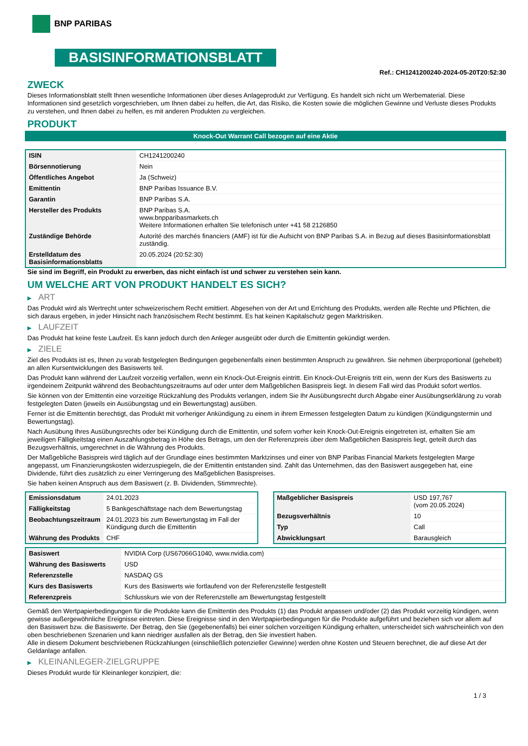BNP PARIBAS
BASISINFORMATIONSBLATT
Ref.: CH1241200240-2024-05-20T20:52:30
ZWECK
Dieses Informationsblatt stellt Ihnen wesentliche Informationen über dieses Anlageprodukt zur Verfügung. Es handelt sich nicht um Werbematerial. Diese Informationen sind gesetzlich vorgeschrieben, um Ihnen dabei zu helfen, die Art, das Risiko, die Kosten sowie die möglichen Gewinne und Verluste dieses Produkts zu verstehen, und Ihnen dabei zu helfen, es mit anderen Produkten zu vergleichen.
PRODUKT
Knock-Out Warrant Call bezogen auf eine Aktie
| ISIN | CH1241200240 |
| Börsennotierung | Nein |
| Öffentliches Angebot | Ja (Schweiz) |
| Emittentin | BNP Paribas Issuance B.V. |
| Garantin | BNP Paribas S.A. |
| Hersteller des Produkts | BNP Paribas S.A. www.bnpparibasmarkets.ch Weitere Informationen erhalten Sie telefonisch unter +41 58 2126850 |
| Zuständige Behörde | Autorité des marchés financiers (AMF) ist für die Aufsicht von BNP Paribas S.A. in Bezug auf dieses Basisinformationsblatt zuständig. |
| Erstelldatum des Basisinformationsblatts | 20.05.2024 (20:52:30) |
Sie sind im Begriff, ein Produkt zu erwerben, das nicht einfach ist und schwer zu verstehen sein kann.
UM WELCHE ART VON PRODUKT HANDELT ES SICH?
▶ ART
Das Produkt wird als Wertrecht unter schweizerischem Recht emittiert. Abgesehen von der Art und Errichtung des Produkts, werden alle Rechte und Pflichten, die sich daraus ergeben, in jeder Hinsicht nach französischem Recht bestimmt. Es hat keinen Kapitalschutz gegen Marktrisiken.
▶ LAUFZEIT
Das Produkt hat keine feste Laufzeit. Es kann jedoch durch den Anleger ausgeübt oder durch die Emittentin gekündigt werden.
▶ ZIELE
Ziel des Produkts ist es, Ihnen zu vorab festgelegten Bedingungen gegebenenfalls einen bestimmten Anspruch zu gewähren. Sie nehmen überproportional (gehebelt) an allen Kursentwicklungen des Basiswerts teil.
Das Produkt kann während der Laufzeit vorzeitig verfallen, wenn ein Knock-Out-Ereignis eintritt. Ein Knock-Out-Ereignis tritt ein, wenn der Kurs des Basiswerts zu irgendeinem Zeitpunkt während des Beobachtungszeitraums auf oder unter dem Maßgeblichen Basispreis liegt. In diesem Fall wird das Produkt sofort wertlos.
Sie können von der Emittentin eine vorzeitige Rückzahlung des Produkts verlangen, indem Sie Ihr Ausübungsrecht durch Abgabe einer Ausübungserklärung zu vorab festgelegten Daten (jeweils ein Ausübungstag und ein Bewertungstag) ausüben.
Ferner ist die Emittentin berechtigt, das Produkt mit vorheriger Ankündigung zu einem in ihrem Ermessen festgelegten Datum zu kündigen (Kündigungstermin und Bewertungstag).
Nach Ausübung Ihres Ausübungsrechts oder bei Kündigung durch die Emittentin, und sofern vorher kein Knock-Out-Ereignis eingetreten ist, erhalten Sie am jeweiligen Fälligkeitstag einen Auszahlungsbetrag in Höhe des Betrags, um den der Referenzpreis über dem Maßgeblichen Basispreis liegt, geteilt durch das Bezugsverhältnis, umgerechnet in die Währung des Produkts.
Der Maßgebliche Basispreis wird täglich auf der Grundlage eines bestimmten Marktzinses und einer von BNP Paribas Financial Markets festgelegten Marge angepasst, um Finanzierungskosten widerzuspiegeln, die der Emittentin entstanden sind. Zahlt das Unternehmen, das den Basiswert ausgegeben hat, eine Dividende, führt dies zusätzlich zu einer Verringerung des Maßgeblichen Basispreises.
Sie haben keinen Anspruch aus dem Basiswert (z. B. Dividenden, Stimmrechte).
| Emissionsdatum | 24.01.2023 |
| Fälligkeitstag | 5 Bankgeschäftstage nach dem Bewertungstag |
| Beobachtungszeitraum | 24.01.2023 bis zum Bewertungstag im Fall der Kündigung durch die Emittentin |
| Währung des Produkts | CHF |
| Maßgeblicher Basispreis | USD 197,767 (vom 20.05.2024) |
| Bezugsverhältnis | 10 |
| Typ | Call |
| Abwicklungsart | Barausgleich |
| Basiswert | NVIDIA Corp (US67066G1040, www.nvidia.com) |
| Währung des Basiswerts | USD |
| Referenzstelle | NASDAQ GS |
| Kurs des Basiswerts | Kurs des Basiswerts wie fortlaufend von der Referenzstelle festgestellt |
| Referenzpreis | Schlusskurs wie von der Referenzstelle am Bewertungstag festgestellt |
Gemäß den Wertpapierbedingungen für die Produkte kann die Emittentin des Produkts (1) das Produkt anpassen und/oder (2) das Produkt vorzeitig kündigen, wenn gewisse außergewöhnliche Ereignisse eintreten. Diese Ereignisse sind in den Wertpapierbedingungen für die Produkte aufgeführt und beziehen sich vor allem auf den Basiswert bzw. die Basiswerte. Der Betrag, den Sie (gegebenenfalls) bei einer solchen vorzeitigen Kündigung erhalten, unterscheidet sich wahrscheinlich von den oben beschriebenen Szenarien und kann niedriger ausfallen als der Betrag, den Sie investiert haben.
Alle in diesem Dokument beschriebenen Rückzahlungen (einschließlich potenzieller Gewinne) werden ohne Kosten und Steuern berechnet, die auf diese Art der Geldanlage anfallen.
▶ KLEINANLEGER-ZIELGRUPPE
Dieses Produkt wurde für Kleinanleger konzipiert, die:
1 / 3